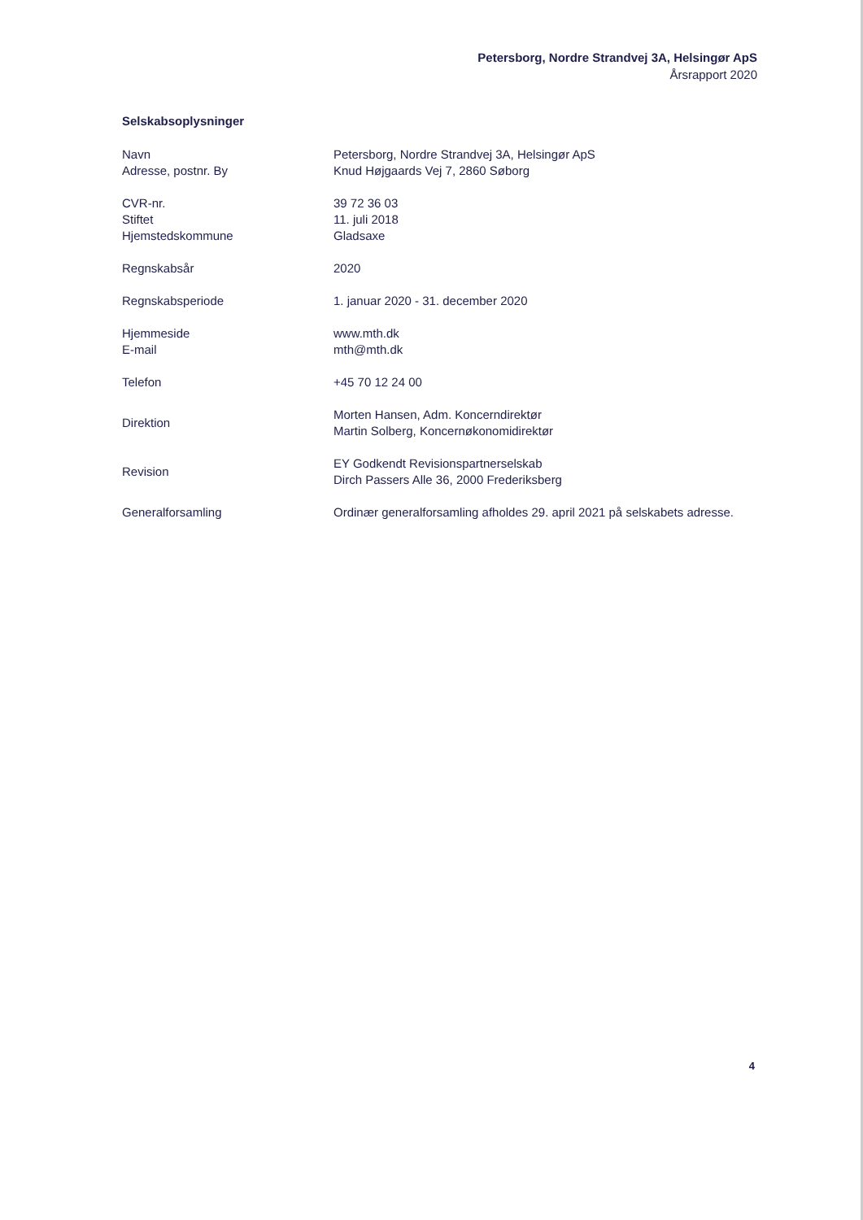Petersborg, Nordre Strandvej 3A, Helsingør ApS
Årsrapport 2020
Selskabsoplysninger
| Navn | Petersborg, Nordre Strandvej 3A, Helsingør ApS |
| Adresse, postnr. By | Knud Højgaards Vej 7, 2860 Søborg |
| CVR-nr. | 39 72 36 03 |
| Stiftet | 11. juli 2018 |
| Hjemstedskommune | Gladsaxe |
| Regnskabsår | 2020 |
| Regnskabsperiode | 1. januar 2020 - 31. december 2020 |
| Hjemmeside | www.mth.dk |
| E-mail | mth@mth.dk |
| Telefon | +45 70 12 24 00 |
| Direktion | Morten Hansen, Adm. Koncerndirektør Martin Solberg, Koncernøkonomidirektør |
| Revision | EY Godkendt Revisionspartnerselskab Dirch Passers Alle 36, 2000 Frederiksberg |
| Generalforsamling | Ordinær generalforsamling afholdes 29. april 2021 på selskabets adresse. |
4